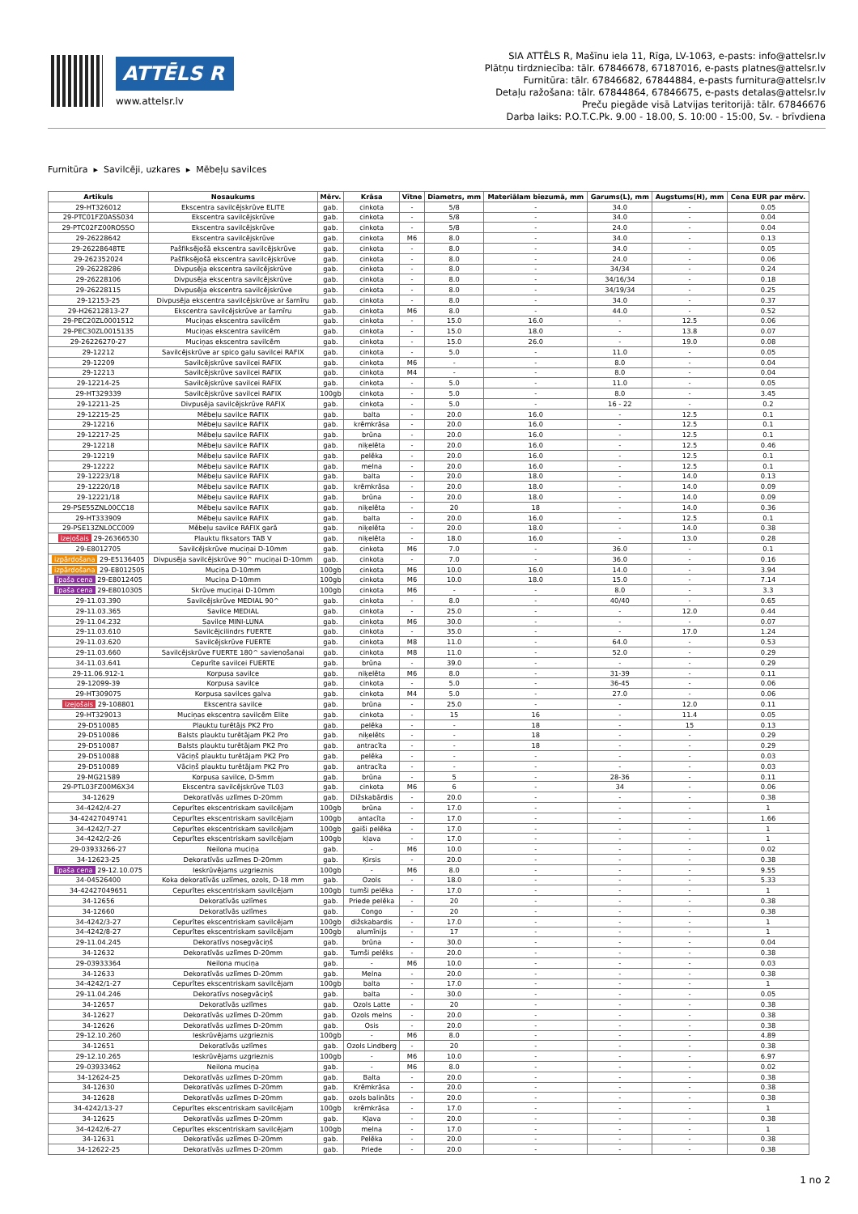ATTĒLS R
www.attelsr.lv
SIA ATTĒLS R, Mašīnu iela 11, Rīga, LV-1063, e-pasts: info@attelsr.lv
Plātņu tirdzniecība: tālr. 67846678, 67187016, e-pasts platnes@attelsr.lv
Furnitūra: tālr. 67846682, 67844884, e-pasts furnitura@attelsr.lv
Detaļu ražošana: tālr. 67844864, 67846675, e-pasts detalas@attelsr.lv
Preču piegāde visā Latvijas teritorijā: tālr. 67846676
Darba laiks: P.O.T.C.Pk. 9.00 - 18.00, S. 10:00 - 15:00, Sv. - brīvdiena
Furnitūra ▸ Savilcēji, uzkares ▸ Mēbeļu savilces
| Artikuls | Nosaukums | Mērv. | Krāsa | Vītne | Diametrs, mm | Materiālam biezumā, mm | Garums(L), mm | Augstums(H), mm | Cena EUR par mērv. |
| --- | --- | --- | --- | --- | --- | --- | --- | --- | --- |
| 29-HT326012 | Ekscentra savilcējskrūve ELITE | gab. | cinkota | - | 5/8 | - | 34.0 | - | 0.05 |
| 29-PTC01FZ0ASS034 | Ekscentra savilcējskrūve | gab. | cinkota | - | 5/8 | - | 34.0 | - | 0.04 |
| 29-PTC02FZ00ROSSO | Ekscentra savilcējskrūve | gab. | cinkota | - | 5/8 | - | 24.0 | - | 0.04 |
| 29-26228642 | Ekscentra savilcējskrūve | gab. | cinkota | M6 | 8.0 | - | 34.0 | - | 0.13 |
| 29-26228648TE | Pašfiksējošā ekscentra savilcējskrūve | gab. | cinkota | - | 8.0 | - | 34.0 | - | 0.05 |
| 29-262352024 | Pašfiksējošā ekscentra savilcējskrūve | gab. | cinkota | - | 8.0 | - | 24.0 | - | 0.06 |
| 29-26228286 | Divpusēja ekscentra savilcējskrūve | gab. | cinkota | - | 8.0 | - | 34/34 | - | 0.24 |
| 29-26228106 | Divpusēja ekscentra savilcējskrūve | gab. | cinkota | - | 8.0 | - | 34/16/34 | - | 0.18 |
| 29-26228115 | Divpusēja ekscentra savilcējskrūve | gab. | cinkota | - | 8.0 | - | 34/19/34 | - | 0.25 |
| 29-12153-25 | Divpusēja ekscentra savilcējskrūve ar šarnīru | gab. | cinkota | - | 8.0 | - | 34.0 | - | 0.37 |
| 29-H26212813-27 | Ekscentra savilcējskrūve ar šarnīru | gab. | cinkota | M6 | 8.0 | - | 44.0 | - | 0.52 |
| 29-PEC20ZL0001512 | Muciņas ekscentra savilcēm | gab. | cinkota | - | 15.0 | 16.0 | - | 12.5 | 0.06 |
| 29-PEC30ZL0015135 | Muciņas ekscentra savilcēm | gab. | cinkota | - | 15.0 | 18.0 | - | 13.8 | 0.07 |
| 29-26226270-27 | Muciņas ekscentra savilcēm | gab. | cinkota | - | 15.0 | 26.0 | - | 19.0 | 0.08 |
| 29-12212 | Savilcējskrūve ar spico galu savilcei RAFIX | gab. | cinkota | - | 5.0 | - | 11.0 | - | 0.05 |
| 29-12209 | Savilcējskrūve savilcei RAFIX | gab. | cinkota | M6 | - | - | 8.0 | - | 0.04 |
| 29-12213 | Savilcējskrūve savilcei RAFIX | gab. | cinkota | M4 | - | - | 8.0 | - | 0.04 |
| 29-12214-25 | Savilcējskrūve savilcei RAFIX | gab. | cinkota | - | 5.0 | - | 11.0 | - | 0.05 |
| 29-HT329339 | Savilcējskrūve savilcei RAFIX | 100gb | cinkota | - | 5.0 | - | 8.0 | - | 3.45 |
| 29-12211-25 | Divpusēja savilcējskrūve RAFIX | gab. | cinkota | - | 5.0 | - | 16 - 22 | - | 0.2 |
| 29-12215-25 | Mēbeļu savilce RAFIX | gab. | balta | - | 20.0 | 16.0 | - | 12.5 | 0.1 |
| 29-12216 | Mēbeļu savilce RAFIX | gab. | krēmkrāsa | - | 20.0 | 16.0 | - | 12.5 | 0.1 |
| 29-12217-25 | Mēbeļu savilce RAFIX | gab. | brūna | - | 20.0 | 16.0 | - | 12.5 | 0.1 |
| 29-12218 | Mēbeļu savilce RAFIX | gab. | niķelēta | - | 20.0 | 16.0 | - | 12.5 | 0.46 |
| 29-12219 | Mēbeļu savilce RAFIX | gab. | pelēka | - | 20.0 | 16.0 | - | 12.5 | 0.1 |
| 29-12222 | Mēbeļu savilce RAFIX | gab. | melna | - | 20.0 | 16.0 | - | 12.5 | 0.1 |
| 29-12223/18 | Mēbeļu savilce RAFIX | gab. | balta | - | 20.0 | 18.0 | - | 14.0 | 0.13 |
| 29-12220/18 | Mēbeļu savilce RAFIX | gab. | krēmkrāsa | - | 20.0 | 18.0 | - | 14.0 | 0.09 |
| 29-12221/18 | Mēbeļu savilce RAFIX | gab. | brūna | - | 20.0 | 18.0 | - | 14.0 | 0.09 |
| 29-PSE55ZNL00CC18 | Mēbeļu savilce RAFIX | gab. | niķelēta | - | 20 | 18 | - | 14.0 | 0.36 |
| 29-HT333909 | Mēbeļu savilce RAFIX | gab. | balta | - | 20.0 | 16.0 | - | 12.5 | 0.1 |
| 29-PSE13ZNL0CC009 | Mēbeļu savilce RAFIX garā | gab. | niķelēta | - | 20.0 | 18.0 | - | 14.0 | 0.38 |
| izejošais 29-26366530 | Plauktu fiksators TAB V | gab. | niķelēta | - | 18.0 | 16.0 | - | 13.0 | 0.28 |
| 29-E8012705 | Savilcējskrūve muciņai D-10mm | gab. | cinkota | M6 | 7.0 | - | 36.0 | - | 0.1 |
| izpārdošana 29-E5136405 | Divpusēja savilcējskrūve 90^ muciņai D-10mm | gab. | cinkota | - | 7.0 | - | 36.0 | - | 0.16 |
| izpārdošana 29-E8012505 | Muciņa D-10mm | 100gb | cinkota | M6 | 10.0 | 16.0 | 14.0 | - | 3.94 |
| īpaša cena 29-E8012405 | Muciņa D-10mm | 100gb | cinkota | M6 | 10.0 | 18.0 | 15.0 | - | 7.14 |
| īpaša cena 29-E8010305 | Skrūve muciņai D-10mm | 100gb | cinkota | M6 | - | - | 8.0 | - | 3.3 |
| 29-11.03.390 | Savilcējskrūve MEDIAL 90^ | gab. | cinkota | - | 8.0 | - | 40/40 | - | 0.65 |
| 29-11.03.365 | Savilce MEDIAL | gab. | cinkota | - | 25.0 | - | - | 12.0 | 0.44 |
| 29-11.04.232 | Savilce MINI-LUNA | gab. | cinkota | M6 | 30.0 | - | - | - | 0.07 |
| 29-11.03.610 | Savilcējcilindrs FUERTE | gab. | cinkota | - | 35.0 | - | - | 17.0 | 1.24 |
| 29-11.03.620 | Savilcējskrūve FUERTE | gab. | cinkota | M8 | 11.0 | - | 64.0 | - | 0.53 |
| 29-11.03.660 | Savilcējskrūve FUERTE 180^ savienošanai | gab. | cinkota | M8 | 11.0 | - | 52.0 | - | 0.29 |
| 34-11.03.641 | Cepurīte savilcei FUERTE | gab. | brūna | - | 39.0 | - | - | - | 0.29 |
| 29-11.06.912-1 | Korpusa savilce | gab. | niķelēta | M6 | 8.0 | - | 31-39 | - | 0.11 |
| 29-12099-39 | Korpusa savilce | gab. | cinkota | - | 5.0 | - | 36-45 | - | 0.06 |
| 29-HT309075 | Korpusa savilces galva | gab. | cinkota | M4 | 5.0 | - | 27.0 | - | 0.06 |
| izejošais 29-108801 | Ekscentra savilce | gab. | brūna | - | 25.0 | - | - | 12.0 | 0.11 |
| 29-HT329013 | Muciņas ekscentra savilcēm Elite | gab. | cinkota | - | 15 | 16 | - | 11.4 | 0.05 |
| 29-D510085 | Plauktu turētājs PK2 Pro | gab. | pelēka | - | - | 18 | - | 15 | 0.13 |
| 29-D510086 | Balsts plauktu turētājam PK2 Pro | gab. | niķelēts | - | - | 18 | - | - | 0.29 |
| 29-D510087 | Balsts plauktu turētājam PK2 Pro | gab. | antracīta | - | - | 18 | - | - | 0.29 |
| 29-D510088 | Vāciņš plauktu turētājam PK2 Pro | gab. | pelēka | - | - | - | - | - | 0.03 |
| 29-D510089 | Vāciņš plauktu turētājam PK2 Pro | gab. | antracīta | - | - | - | - | - | 0.03 |
| 29-MG21589 | Korpusa savilce, D-5mm | gab. | brūna | - | 5 | - | 28-36 | - | 0.11 |
| 29-PTL03FZ00M6X34 | Ekscentra savilcējskrūve TL03 | gab. | cinkota | M6 | 6 | - | 34 | - | 0.06 |
| 34-12629 | Dekoratīvās uzlīmes D-20mm | gab. | Dižskabārdis | - | 20.0 | - | - | - | 0.38 |
| 34-4242/4-27 | Cepurītes ekscentriskam savilcējam | 100gb | brūna | - | 17.0 | - | - | - | 1 |
| 34-42427049741 | Cepurītes ekscentriskam savilcējam | 100gb | antacīta | - | 17.0 | - | - | - | 1.66 |
| 34-4242/7-27 | Cepurītes ekscentriskam savilcējam | 100gb | gaiši pelēka | - | 17.0 | - | - | - | 1 |
| 34-4242/2-26 | Cepurītes ekscentriskam savilcējam | 100gb | kļava | - | 17.0 | - | - | - | 1 |
| 29-03933266-27 | Neilona muciņa | gab. | - | M6 | 10.0 | - | - | - | 0.02 |
| 34-12623-25 | Dekoratīvās uzlīmes D-20mm | gab. | Ķirsis | - | 20.0 | - | - | - | 0.38 |
| īpaša cena 29-12.10.075 | Ieskrūvējams uzgrieznis | 100gb | - | M6 | 8.0 | - | - | - | 9.55 |
| 34-04526400 | Koka dekoratīvās uzlīmes, ozols, D-18 mm | gab. | Ozols | - | 18.0 | - | - | - | 5.33 |
| 34-42427049651 | Cepurītes ekscentriskam savilcējam | 100gb | tumši pelēka | - | 17.0 | - | - | - | 1 |
| 34-12656 | Dekoratīvās uzlīmes | gab. | Priede pelēka | - | 20 | - | - | - | 0.38 |
| 34-12660 | Dekoratīvās uzlīmes | gab. | Congo | - | 20 | - | - | - | 0.38 |
| 34-4242/3-27 | Cepurītes ekscentriskam savilcējam | 100gb | dižskabardis | - | 17.0 | - | - | - | 1 |
| 34-4242/8-27 | Cepurītes ekscentriskam savilcējam | 100gb | alumīnijs | - | 17 | - | - | - | 1 |
| 29-11.04.245 | Dekoratīvs nosegvāciņš | gab. | brūna | - | 30.0 | - | - | - | 0.04 |
| 34-12632 | Dekoratīvās uzlīmes D-20mm | gab. | Tumši pelēks | - | 20.0 | - | - | - | 0.38 |
| 29-03933364 | Neilona muciņa | gab. | - | M6 | 10.0 | - | - | - | 0.03 |
| 34-12633 | Dekoratīvās uzlīmes D-20mm | gab. | Melna | - | 20.0 | - | - | - | 0.38 |
| 34-4242/1-27 | Cepurītes ekscentriskam savilcējam | 100gb | balta | - | 17.0 | - | - | - | 1 |
| 29-11.04.246 | Dekoratīvs nosegvāciņš | gab. | balta | - | 30.0 | - | - | - | 0.05 |
| 34-12657 | Dekoratīvās uzlīmes | gab. | Ozols Latte | - | 20 | - | - | - | 0.38 |
| 34-12627 | Dekoratīvās uzlīmes D-20mm | gab. | Ozols melns | - | 20.0 | - | - | - | 0.38 |
| 34-12626 | Dekoratīvās uzlīmes D-20mm | gab. | Osis | - | 20.0 | - | - | - | 0.38 |
| 29-12.10.260 | Ieskrūvējams uzgrieznis | 100gb | - | M6 | 8.0 | - | - | - | 4.89 |
| 34-12651 | Dekoratīvās uzlīmes | gab. | Ozols Lindberg | - | 20 | - | - | - | 0.38 |
| 29-12.10.265 | Ieskrūvējams uzgrieznis | 100gb | - | M6 | 10.0 | - | - | - | 6.97 |
| 29-03933462 | Neilona muciņa | gab. | - | M6 | 8.0 | - | - | - | 0.02 |
| 34-12624-25 | Dekoratīvās uzlīmes D-20mm | gab. | Balta | - | 20.0 | - | - | - | 0.38 |
| 34-12630 | Dekoratīvās uzlīmes D-20mm | gab. | Krēmkrāsa | - | 20.0 | - | - | - | 0.38 |
| 34-12628 | Dekoratīvās uzlīmes D-20mm | gab. | ozols balināts | - | 20.0 | - | - | - | 0.38 |
| 34-4242/13-27 | Cepurītes ekscentriskam savilcējam | 100gb | krēmkrāsa | - | 17.0 | - | - | - | 1 |
| 34-12625 | Dekoratīvās uzlīmes D-20mm | gab. | Kļava | - | 20.0 | - | - | - | 0.38 |
| 34-4242/6-27 | Cepurītes ekscentriskam savilcējam | 100gb | melna | - | 17.0 | - | - | - | 1 |
| 34-12631 | Dekoratīvās uzlīmes D-20mm | gab. | Pelēka | - | 20.0 | - | - | - | 0.38 |
| 34-12622-25 | Dekoratīvās uzlīmes D-20mm | gab. | Priede | - | 20.0 | - | - | - | 0.38 |
1 no 2